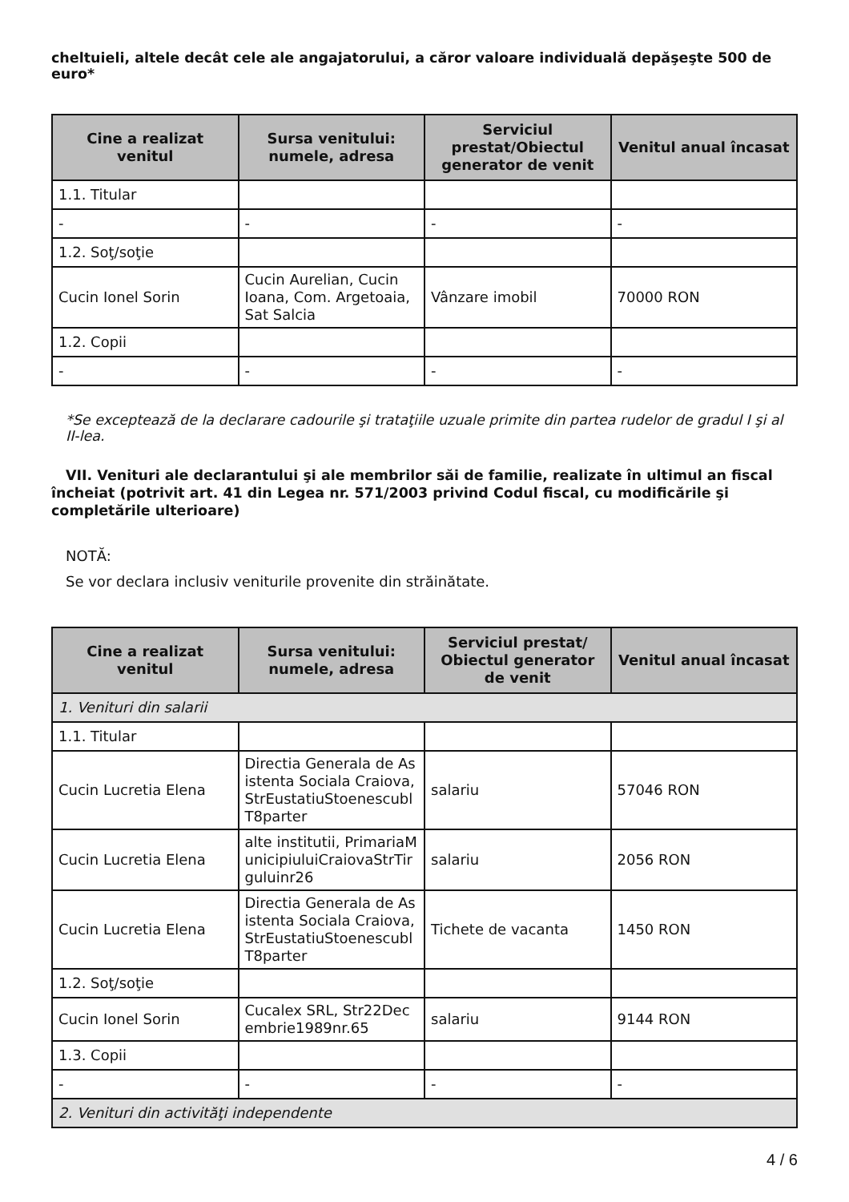cheltuieli, altele decât cele ale angajatorului, a căror valoare individuală depăşeşte 500 de euro*
| Cine a realizat venitul | Sursa venitului: numele, adresa | Serviciul prestat/Obiectul generator de venit | Venitul anual încasat |
| --- | --- | --- | --- |
| 1.1. Titular | | | |
| - | - | - | - |
| 1.2. Soţ/soţie | | | |
| Cucin Ionel Sorin | Cucin Aurelian, Cucin Ioana, Com. Argetoaia, Sat Salcia | Vânzare imobil | 70000 RON |
| 1.2. Copii | | | |
| - | - | - | - |
*Se exceptează de la declarare cadourile şi trataţiile uzuale primite din partea rudelor de gradul I şi al II-lea.
VII. Venituri ale declarantului şi ale membrilor săi de familie, realizate în ultimul an fiscal încheiat (potrivit art. 41 din Legea nr. 571/2003 privind Codul fiscal, cu modificările şi completările ulterioare)
NOTĂ:
Se vor declara inclusiv veniturile provenite din străinătate.
| Cine a realizat venitul | Sursa venitului: numele, adresa | Serviciul prestat/ Obiectul generator de venit | Venitul anual încasat |
| --- | --- | --- | --- |
| 1. Venituri din salarii | | | |
| 1.1. Titular | | | |
| Cucin Lucretia Elena | Directia Generala de Asistenta Sociala Craiova, StrEustatiuStoenescublT8parter | salariu | 57046 RON |
| Cucin Lucretia Elena | alte institutii, PrimariaMunicipiuluiCraiovaStrTirguluinr26 | salariu | 2056 RON |
| Cucin Lucretia Elena | Directia Generala de Asistenta Sociala Craiova, StrEustatiuStoenescublT8parter | Tichete de vacanta | 1450 RON |
| 1.2. Soţ/soţie | | | |
| Cucin Ionel Sorin | Cucalex SRL, Str22Decembrie1989nr.65 | salariu | 9144 RON |
| 1.3. Copii | | | |
| - | - | - | - |
| 2. Venituri din activităţi independente | | | |
4 / 6